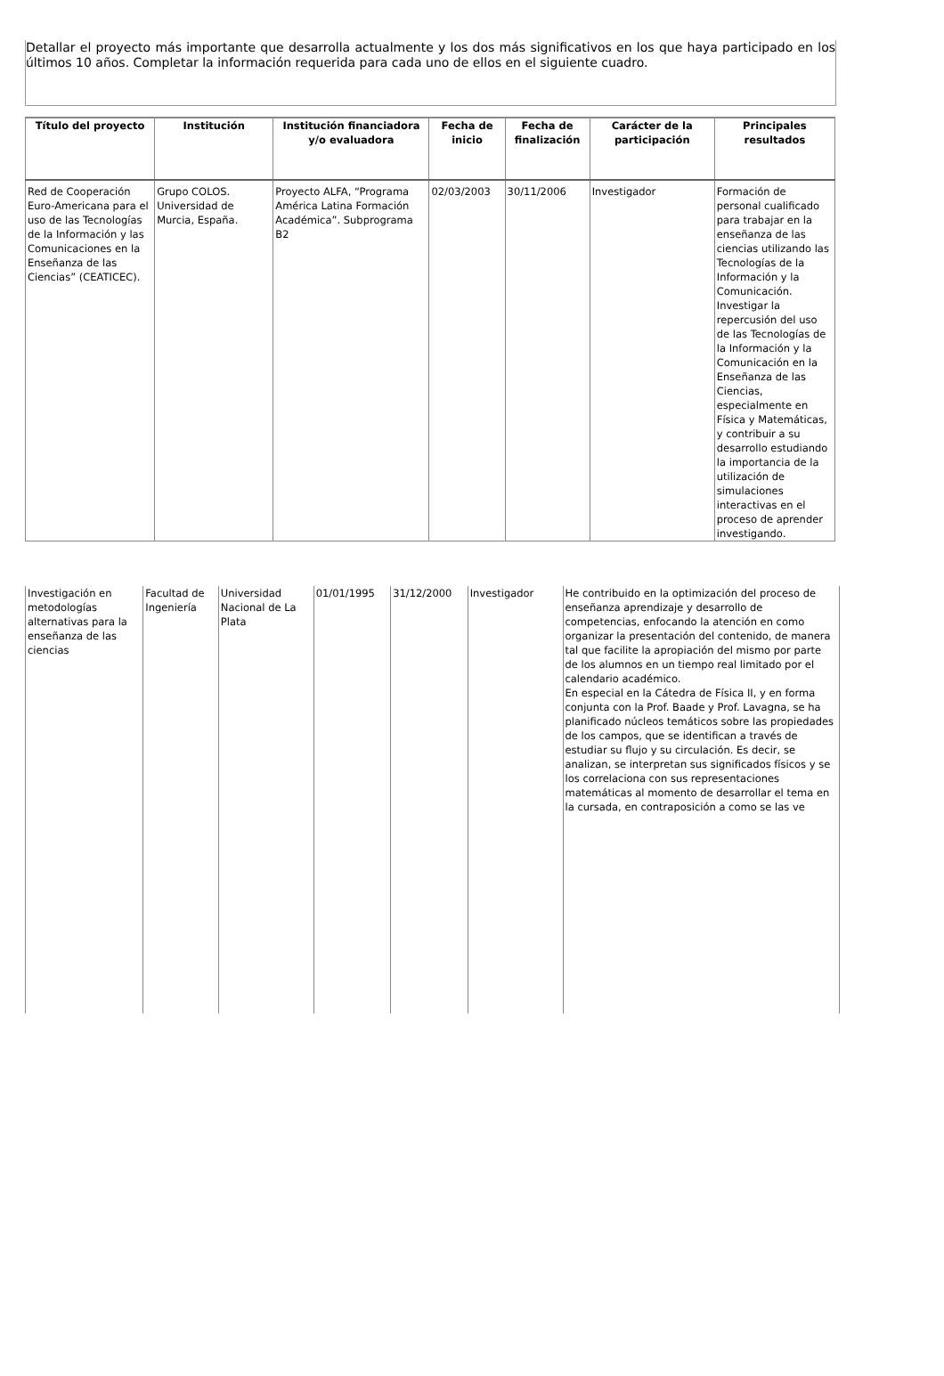Detallar el proyecto más importante que desarrolla actualmente y los dos más significativos en los que haya participado en los últimos 10 años. Completar la información requerida para cada uno de ellos en el siguiente cuadro.
| Título del proyecto | Institución | Institución financiadora y/o evaluadora | Fecha de inicio | Fecha de finalización | Carácter de la participación | Principales resultados |
| --- | --- | --- | --- | --- | --- | --- |
| Red de Cooperación Euro-Americana para el uso de las Tecnologías de la Información y las Comunicaciones en la Enseñanza de las Ciencias” (CEATICEC). | Grupo COLOS. Universidad de Murcia, España. | Proyecto ALFA, “Programa América Latina Formación Académica”. Subprograma B2 | 02/03/2003 | 30/11/2006 | Investigador | Formación de personal cualificado para trabajar en la enseñanza de las ciencias utilizando las Tecnologías de la Información y la Comunicación. Investigar la repercusión del uso de las Tecnologías de la Información y la Comunicación en la Enseñanza de las Ciencias, especialmente en Física y Matemáticas, y contribuir a su desarrollo estudiando la importancia de la utilización de simulaciones interactivas en el proceso de aprender investigando. |
| Investigación en metodologías alternativas para la enseñanza de las ciencias | Facultad de Ingeniería | Universidad Nacional de La Plata | 01/01/1995 | 31/12/2000 | Investigador | He contribuido en la optimización del proceso de enseñanza aprendizaje y desarrollo de competencias, enfocando la atención en como organizar la presentación del contenido, de manera tal que facilite la apropiación del mismo por parte de los alumnos en un tiempo real limitado por el calendario académico. En especial en la Cátedra de Física II, y en forma conjunta con la Prof. Baade y Prof. Lavagna, se ha planificado núcleos temáticos sobre las propiedades de los campos, que se identifican a través de estudiar su flujo y su circulación. Es decir, se analizan, se interpretan sus significados físicos y se los correlaciona con sus representaciones matemáticas al momento de desarrollar el tema en la cursada, en contraposición a como se las ve |